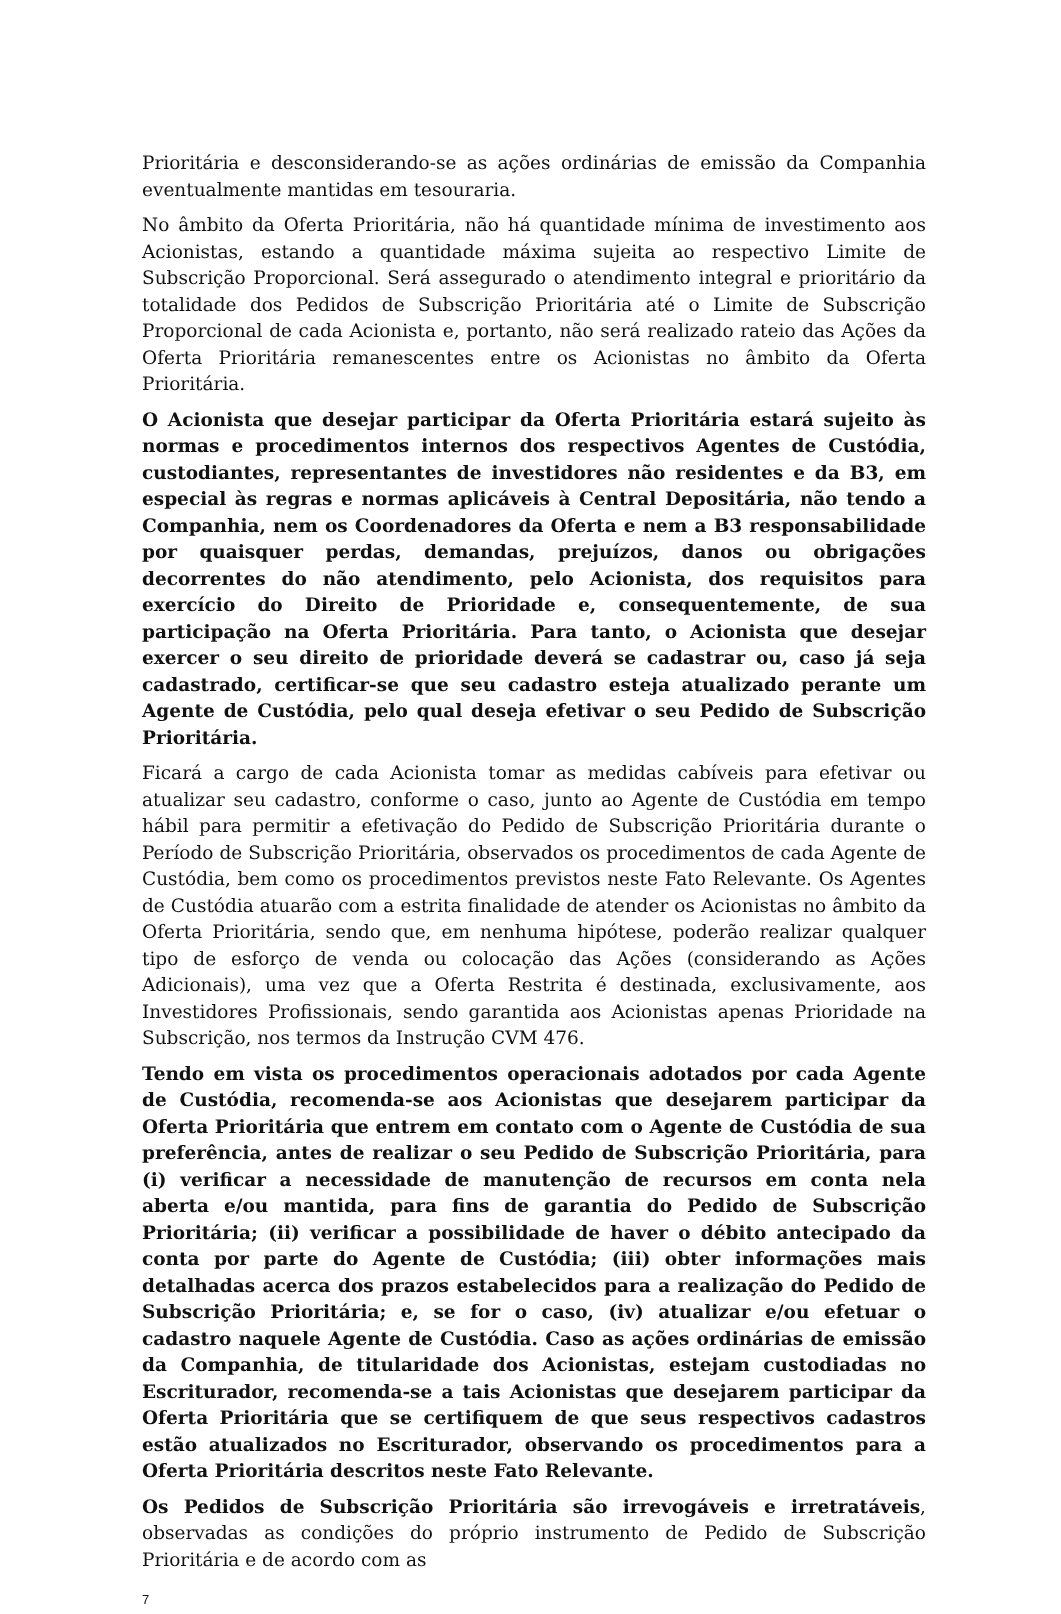Prioritária e desconsiderando-se as ações ordinárias de emissão da Companhia eventualmente mantidas em tesouraria.
No âmbito da Oferta Prioritária, não há quantidade mínima de investimento aos Acionistas, estando a quantidade máxima sujeita ao respectivo Limite de Subscrição Proporcional. Será assegurado o atendimento integral e prioritário da totalidade dos Pedidos de Subscrição Prioritária até o Limite de Subscrição Proporcional de cada Acionista e, portanto, não será realizado rateio das Ações da Oferta Prioritária remanescentes entre os Acionistas no âmbito da Oferta Prioritária.
O Acionista que desejar participar da Oferta Prioritária estará sujeito às normas e procedimentos internos dos respectivos Agentes de Custódia, custodiantes, representantes de investidores não residentes e da B3, em especial às regras e normas aplicáveis à Central Depositária, não tendo a Companhia, nem os Coordenadores da Oferta e nem a B3 responsabilidade por quaisquer perdas, demandas, prejuízos, danos ou obrigações decorrentes do não atendimento, pelo Acionista, dos requisitos para exercício do Direito de Prioridade e, consequentemente, de sua participação na Oferta Prioritária. Para tanto, o Acionista que desejar exercer o seu direito de prioridade deverá se cadastrar ou, caso já seja cadastrado, certificar-se que seu cadastro esteja atualizado perante um Agente de Custódia, pelo qual deseja efetivar o seu Pedido de Subscrição Prioritária.
Ficará a cargo de cada Acionista tomar as medidas cabíveis para efetivar ou atualizar seu cadastro, conforme o caso, junto ao Agente de Custódia em tempo hábil para permitir a efetivação do Pedido de Subscrição Prioritária durante o Período de Subscrição Prioritária, observados os procedimentos de cada Agente de Custódia, bem como os procedimentos previstos neste Fato Relevante. Os Agentes de Custódia atuarão com a estrita finalidade de atender os Acionistas no âmbito da Oferta Prioritária, sendo que, em nenhuma hipótese, poderão realizar qualquer tipo de esforço de venda ou colocação das Ações (considerando as Ações Adicionais), uma vez que a Oferta Restrita é destinada, exclusivamente, aos Investidores Profissionais, sendo garantida aos Acionistas apenas Prioridade na Subscrição, nos termos da Instrução CVM 476.
Tendo em vista os procedimentos operacionais adotados por cada Agente de Custódia, recomenda-se aos Acionistas que desejarem participar da Oferta Prioritária que entrem em contato com o Agente de Custódia de sua preferência, antes de realizar o seu Pedido de Subscrição Prioritária, para (i) verificar a necessidade de manutenção de recursos em conta nela aberta e/ou mantida, para fins de garantia do Pedido de Subscrição Prioritária; (ii) verificar a possibilidade de haver o débito antecipado da conta por parte do Agente de Custódia; (iii) obter informações mais detalhadas acerca dos prazos estabelecidos para a realização do Pedido de Subscrição Prioritária; e, se for o caso, (iv) atualizar e/ou efetuar o cadastro naquele Agente de Custódia. Caso as ações ordinárias de emissão da Companhia, de titularidade dos Acionistas, estejam custodiadas no Escriturador, recomenda-se a tais Acionistas que desejarem participar da Oferta Prioritária que se certifiquem de que seus respectivos cadastros estão atualizados no Escriturador, observando os procedimentos para a Oferta Prioritária descritos neste Fato Relevante.
Os Pedidos de Subscrição Prioritária são irrevogáveis e irretratáveis, observadas as condições do próprio instrumento de Pedido de Subscrição Prioritária e de acordo com as
7